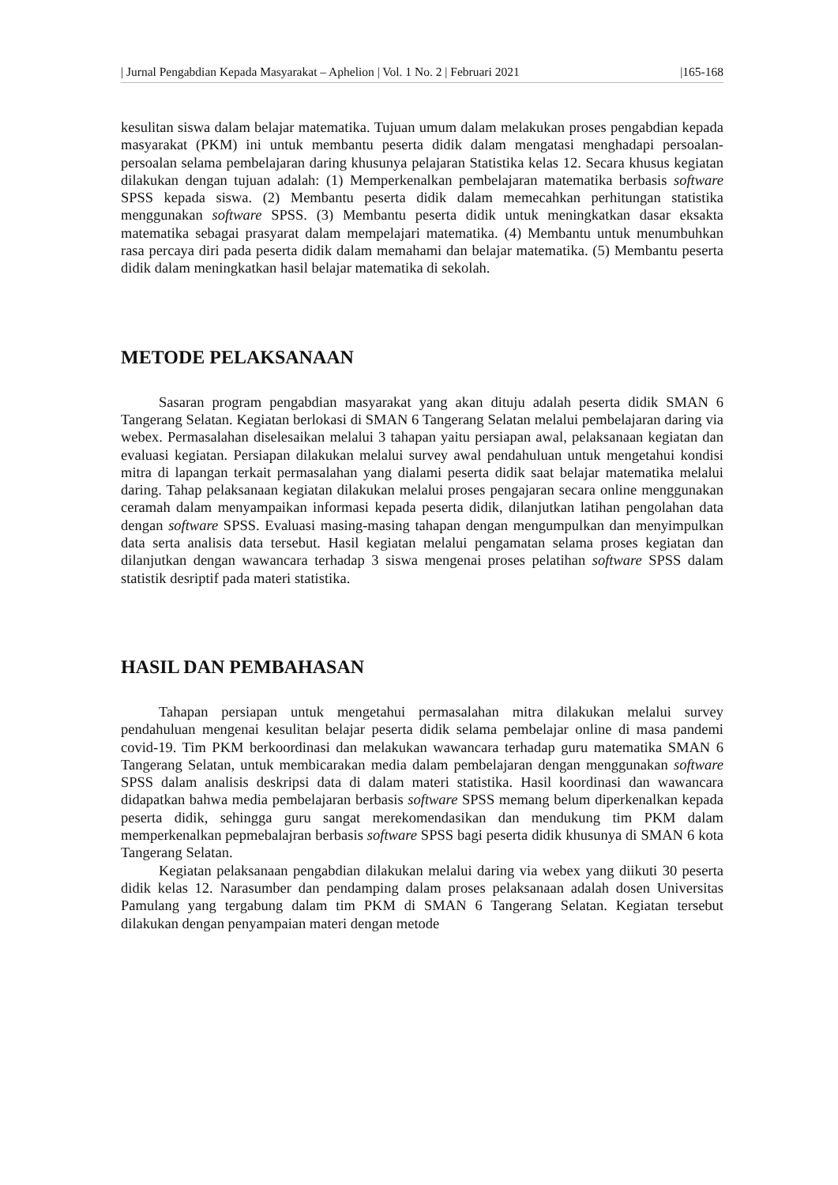| Jurnal Pengabdian Kepada Masyarakat – Aphelion | Vol. 1 No. 2 | Februari 2021 |165-168
kesulitan siswa dalam belajar matematika. Tujuan umum dalam melakukan proses pengabdian kepada masyarakat (PKM) ini untuk membantu peserta didik dalam mengatasi menghadapi persoalan-persoalan selama pembelajaran daring khusunya pelajaran Statistika kelas 12. Secara khusus kegiatan dilakukan dengan tujuan adalah: (1) Memperkenalkan pembelajaran matematika berbasis software SPSS kepada siswa. (2) Membantu peserta didik dalam memecahkan perhitungan statistika menggunakan software SPSS. (3) Membantu peserta didik untuk meningkatkan dasar eksakta matematika sebagai prasyarat dalam mempelajari matematika. (4) Membantu untuk menumbuhkan rasa percaya diri pada peserta didik dalam memahami dan belajar matematika. (5) Membantu peserta didik dalam meningkatkan hasil belajar matematika di sekolah.
METODE PELAKSANAAN
Sasaran program pengabdian masyarakat yang akan dituju adalah peserta didik SMAN 6 Tangerang Selatan. Kegiatan berlokasi di SMAN 6 Tangerang Selatan melalui pembelajaran daring via webex. Permasalahan diselesaikan melalui 3 tahapan yaitu persiapan awal, pelaksanaan kegiatan dan evaluasi kegiatan. Persiapan dilakukan melalui survey awal pendahuluan untuk mengetahui kondisi mitra di lapangan terkait permasalahan yang dialami peserta didik saat belajar matematika melalui daring. Tahap pelaksanaan kegiatan dilakukan melalui proses pengajaran secara online menggunakan ceramah dalam menyampaikan informasi kepada peserta didik, dilanjutkan latihan pengolahan data dengan software SPSS. Evaluasi masing-masing tahapan dengan mengumpulkan dan menyimpulkan data serta analisis data tersebut. Hasil kegiatan melalui pengamatan selama proses kegiatan dan dilanjutkan dengan wawancara terhadap 3 siswa mengenai proses pelatihan software SPSS dalam statistik desriptif pada materi statistika.
HASIL DAN PEMBAHASAN
Tahapan persiapan untuk mengetahui permasalahan mitra dilakukan melalui survey pendahuluan mengenai kesulitan belajar peserta didik selama pembelajar online di masa pandemi covid-19. Tim PKM berkoordinasi dan melakukan wawancara terhadap guru matematika SMAN 6 Tangerang Selatan, untuk membicarakan media dalam pembelajaran dengan menggunakan software SPSS dalam analisis deskripsi data di dalam materi statistika. Hasil koordinasi dan wawancara didapatkan bahwa media pembelajaran berbasis software SPSS memang belum diperkenalkan kepada peserta didik, sehingga guru sangat merekomendasikan dan mendukung tim PKM dalam memperkenalkan pepmebalajran berbasis software SPSS bagi peserta didik khusunya di SMAN 6 kota Tangerang Selatan.
Kegiatan pelaksanaan pengabdian dilakukan melalui daring via webex yang diikuti 30 peserta didik kelas 12. Narasumber dan pendamping dalam proses pelaksanaan adalah dosen Universitas Pamulang yang tergabung dalam tim PKM di SMAN 6 Tangerang Selatan. Kegiatan tersebut dilakukan dengan penyampaian materi dengan metode